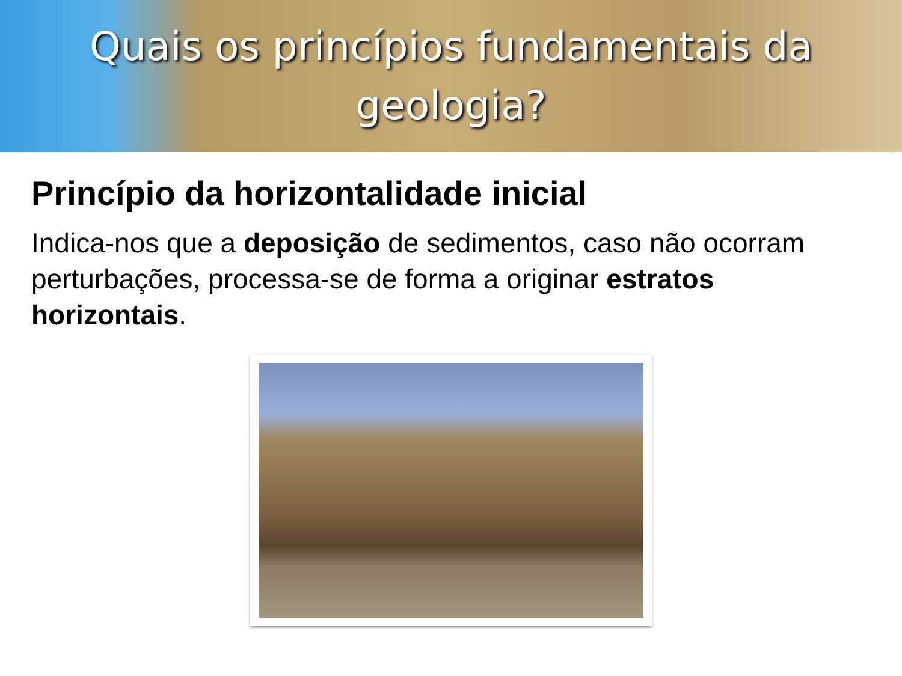Quais os princípios fundamentais da geologia?
Princípio da horizontalidade inicial
Indica-nos que a deposição de sedimentos, caso não ocorram perturbações, processa-se de forma a originar estratos horizontais.